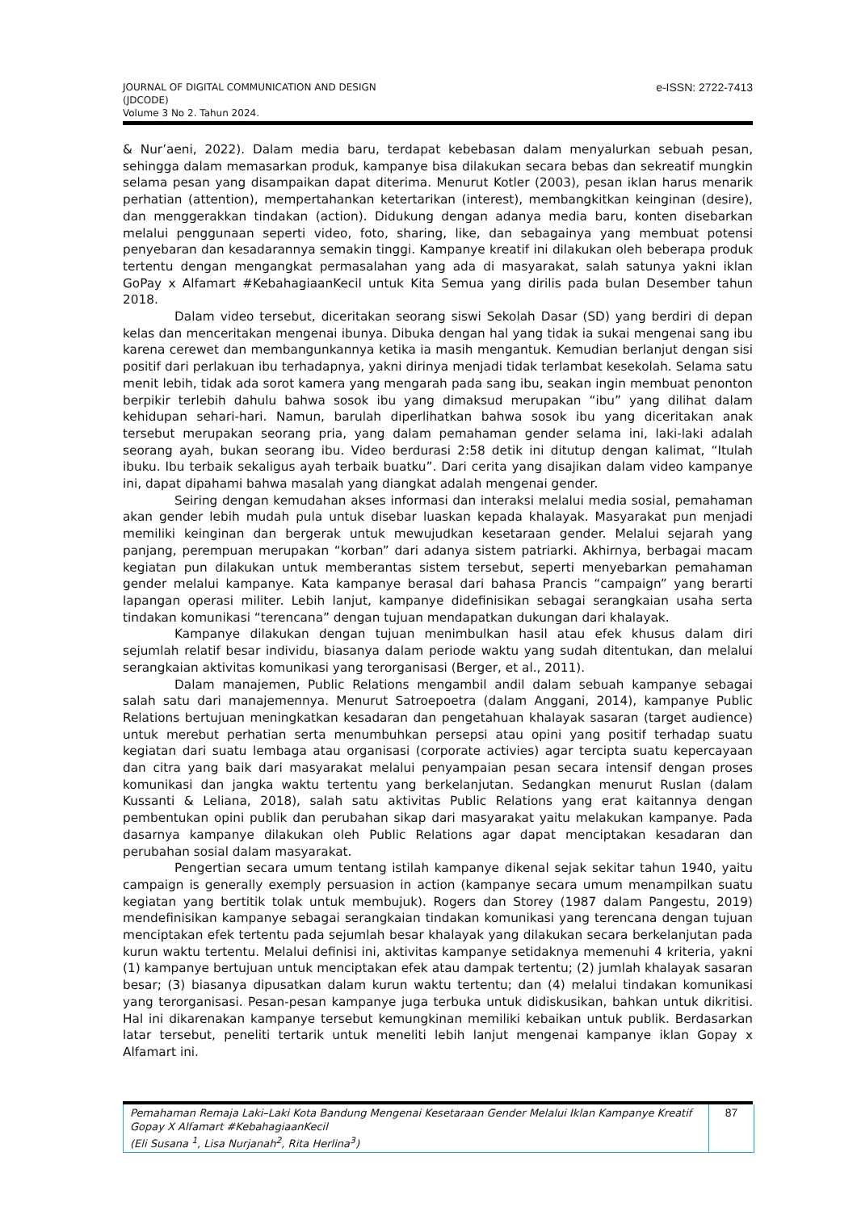JOURNAL OF DIGITAL COMMUNICATION AND DESIGN
(JDCODE)
Volume 3 No 2. Tahun 2024.
e-ISSN: 2722-7413
& Nur’aeni, 2022). Dalam media baru, terdapat kebebasan dalam menyalurkan sebuah pesan, sehingga dalam memasarkan produk, kampanye bisa dilakukan secara bebas dan sekreatif mungkin selama pesan yang disampaikan dapat diterima. Menurut Kotler (2003), pesan iklan harus menarik perhatian (attention), mempertahankan ketertarikan (interest), membangkitkan keinginan (desire), dan menggerakkan tindakan (action). Didukung dengan adanya media baru, konten disebarkan melalui penggunaan seperti video, foto, sharing, like, dan sebagainya yang membuat potensi penyebaran dan kesadarannya semakin tinggi. Kampanye kreatif ini dilakukan oleh beberapa produk tertentu dengan mengangkat permasalahan yang ada di masyarakat, salah satunya yakni iklan GoPay x Alfamart #KebahagiaanKecil untuk Kita Semua yang dirilis pada bulan Desember tahun 2018.
Dalam video tersebut, diceritakan seorang siswi Sekolah Dasar (SD) yang berdiri di depan kelas dan menceritakan mengenai ibunya. Dibuka dengan hal yang tidak ia sukai mengenai sang ibu karena cerewet dan membangunkannya ketika ia masih mengantuk. Kemudian berlanjut dengan sisi positif dari perlakuan ibu terhadapnya, yakni dirinya menjadi tidak terlambat kesekolah. Selama satu menit lebih, tidak ada sorot kamera yang mengarah pada sang ibu, seakan ingin membuat penonton berpikir terlebih dahulu bahwa sosok ibu yang dimaksud merupakan “ibu” yang dilihat dalam kehidupan sehari-hari. Namun, barulah diperlihatkan bahwa sosok ibu yang diceritakan anak tersebut merupakan seorang pria, yang dalam pemahaman gender selama ini, laki-laki adalah seorang ayah, bukan seorang ibu. Video berdurasi 2:58 detik ini ditutup dengan kalimat, “Itulah ibuku. Ibu terbaik sekaligus ayah terbaik buatku”. Dari cerita yang disajikan dalam video kampanye ini, dapat dipahami bahwa masalah yang diangkat adalah mengenai gender.
Seiring dengan kemudahan akses informasi dan interaksi melalui media sosial, pemahaman akan gender lebih mudah pula untuk disebar luaskan kepada khalayak. Masyarakat pun menjadi memiliki keinginan dan bergerak untuk mewujudkan kesetaraan gender. Melalui sejarah yang panjang, perempuan merupakan “korban” dari adanya sistem patriarki. Akhirnya, berbagai macam kegiatan pun dilakukan untuk memberantas sistem tersebut, seperti menyebarkan pemahaman gender melalui kampanye. Kata kampanye berasal dari bahasa Prancis “campaign” yang berarti lapangan operasi militer. Lebih lanjut, kampanye didefinisikan sebagai serangkaian usaha serta tindakan komunikasi “terencana” dengan tujuan mendapatkan dukungan dari khalayak.
Kampanye dilakukan dengan tujuan menimbulkan hasil atau efek khusus dalam diri sejumlah relatif besar individu, biasanya dalam periode waktu yang sudah ditentukan, dan melalui serangkaian aktivitas komunikasi yang terorganisasi (Berger, et al., 2011).
Dalam manajemen, Public Relations mengambil andil dalam sebuah kampanye sebagai salah satu dari manajemennya. Menurut Satroepoetra (dalam Anggani, 2014), kampanye Public Relations bertujuan meningkatkan kesadaran dan pengetahuan khalayak sasaran (target audience) untuk merebut perhatian serta menumbuhkan persepsi atau opini yang positif terhadap suatu kegiatan dari suatu lembaga atau organisasi (corporate activies) agar tercipta suatu kepercayaan dan citra yang baik dari masyarakat melalui penyampaian pesan secara intensif dengan proses komunikasi dan jangka waktu tertentu yang berkelanjutan. Sedangkan menurut Ruslan (dalam Kussanti & Leliana, 2018), salah satu aktivitas Public Relations yang erat kaitannya dengan pembentukan opini publik dan perubahan sikap dari masyarakat yaitu melakukan kampanye. Pada dasarnya kampanye dilakukan oleh Public Relations agar dapat menciptakan kesadaran dan perubahan sosial dalam masyarakat.
Pengertian secara umum tentang istilah kampanye dikenal sejak sekitar tahun 1940, yaitu campaign is generally exemply persuasion in action (kampanye secara umum menampilkan suatu kegiatan yang bertitik tolak untuk membujuk). Rogers dan Storey (1987 dalam Pangestu, 2019) mendefinisikan kampanye sebagai serangkaian tindakan komunikasi yang terencana dengan tujuan menciptakan efek tertentu pada sejumlah besar khalayak yang dilakukan secara berkelanjutan pada kurun waktu tertentu. Melalui definisi ini, aktivitas kampanye setidaknya memenuhi 4 kriteria, yakni (1) kampanye bertujuan untuk menciptakan efek atau dampak tertentu; (2) jumlah khalayak sasaran besar; (3) biasanya dipusatkan dalam kurun waktu tertentu; dan (4) melalui tindakan komunikasi yang terorganisasi. Pesan-pesan kampanye juga terbuka untuk didiskusikan, bahkan untuk dikritisi. Hal ini dikarenakan kampanye tersebut kemungkinan memiliki kebaikan untuk publik. Berdasarkan latar tersebut, peneliti tertarik untuk meneliti lebih lanjut mengenai kampanye iklan Gopay x Alfamart ini.
Pemahaman Remaja Laki–Laki Kota Bandung Mengenai Kesetaraan Gender Melalui Iklan Kampanye Kreatif Gopay X Alfamart #KebahagiaanKecil
(Eli Susana <sup>1</sup>, Lisa Nurjanah<sup>2</sup>, Rita Herlina<sup>3</sup>)
87